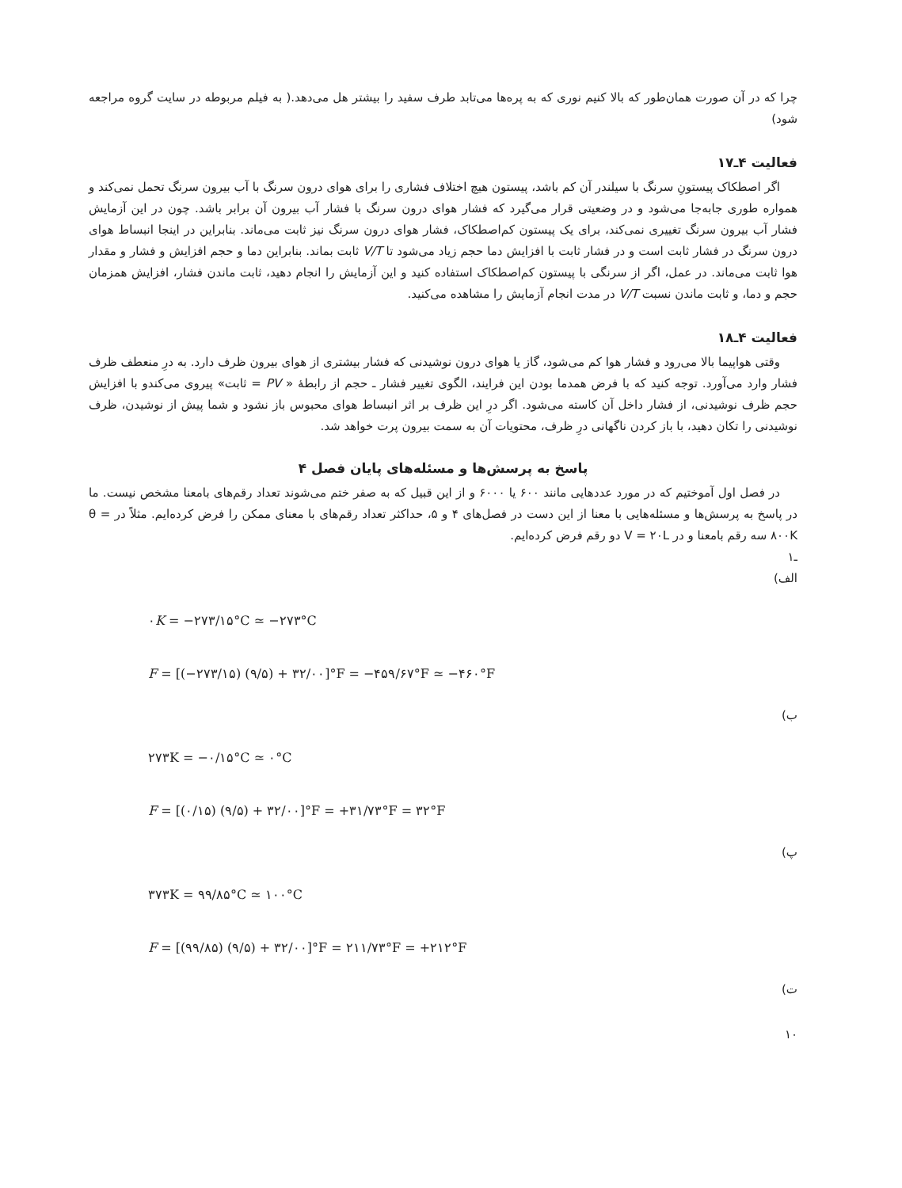چرا که در آن صورت همان‌طور که بالا کنیم نوری که به پره‌ها می‌تابد طرف سفید را بیشتر هل می‌دهد.( به فیلم مربوطه در سایت گروه مراجعه شود)
فعالیت ۴ـ۱۷
اگر اصطکاک پیستونِ سرنگ با سیلندر آن کم باشد، پیستون هیچ اختلاف فشاری را برای هوای درون سرنگ با آب بیرون سرنگ تحمل نمی‌کند و همواره طوری جابه‌جا می‌شود و در وضعیتی قرار می‌گیرد که فشار هوای درون سرنگ با فشار آب بیرون آن برابر باشد. چون در این آزمایش فشار آب بیرون سرنگ تغییری نمی‌کند، برای یک پیستون کم‌اصطکاک، فشار هوای درون سرنگ نیز ثابت می‌ماند. بنابراین در اینجا انبساط هوای درون سرنگ در فشار ثابت است و در فشار ثابت با افزایش دما حجم زیاد می‌شود تا V/T ثابت بماند. بنابراین دما و حجم افزایش و فشار و مقدار هوا ثابت می‌ماند. در عمل، اگر از سرنگی با پیستون کم‌اصطکاک استفاده کنید و این آزمایش را انجام دهید، ثابت ماندن فشار، افزایش همزمان حجم و دما، و ثابت ماندن نسبت V/T در مدت انجام آزمایش را مشاهده می‌کنید.
فعالیت ۴ـ۱۸
وقتی هواپیما بالا می‌رود و فشار هوا کم می‌شود، گاز یا هوای درون نوشیدنی که فشار بیشتری از هوای بیرون ظرف دارد. به درِ منعطف ظرف فشار وارد می‌آورد. توجه کنید که با فرض همدما بودن این فرایند، الگوی تغییر فشار ـ حجم از رابطهٔ « PV = ثابت» پیروی می‌کندو با افزایش حجم ظرف نوشیدنی، از فشار داخل آن کاسته می‌شود. اگر درِ این ظرف بر اثر انبساط هوای محبوس باز نشود و شما پیش از نوشیدن، ظرف نوشیدنی را تکان دهید، با باز کردن ناگهانی درِ ظرف، محتویات آن به سمت بیرون پرت خواهد شد.
پاسخ به پرسش‌ها و مسئله‌های پایان فصل ۴
در فصل اول آموختیم که در مورد عددهایی مانند ۶۰۰ یا ۶۰۰۰ و از این قبیل که به صفر ختم می‌شوند تعداد رقم‌های بامعنا مشخص نیست. ما در پاسخ به پرسش‌ها و مسئله‌هایی با معنا از این دست در فصل‌های ۴ و ۵، حداکثر تعداد رقم‌های با معنای ممکن را فرض کرده‌ایم. مثلاً در θ = ۸۰۰K سه رقم بامعنا و در V = ۲۰L دو رقم فرض کرده‌ایم.
ـ۱
الف)
۰K = −۲۷۳/۱۵°C ≃ −۲۷۳°C
F = [(−۲۷۳/۱۵) (۹/۵) + ۳۲/۰۰]°F = −۴۵۹/۶۷°F ≃ −۴۶۰°F
ب)
۲۷۳K = −۰/۱۵°C ≃ ۰°C
F = [(۰/۱۵) (۹/۵) + ۳۲/۰۰]°F = +۳۱/۷۳°F = ۳۲°F
پ)
۳۷۳K = ۹۹/۸۵°C ≃ ۱۰۰°C
F = [(۹۹/۸۵) (۹/۵) + ۳۲/۰۰]°F = ۲۱۱/۷۳°F = +۲۱۲°F
ت)
۱۰